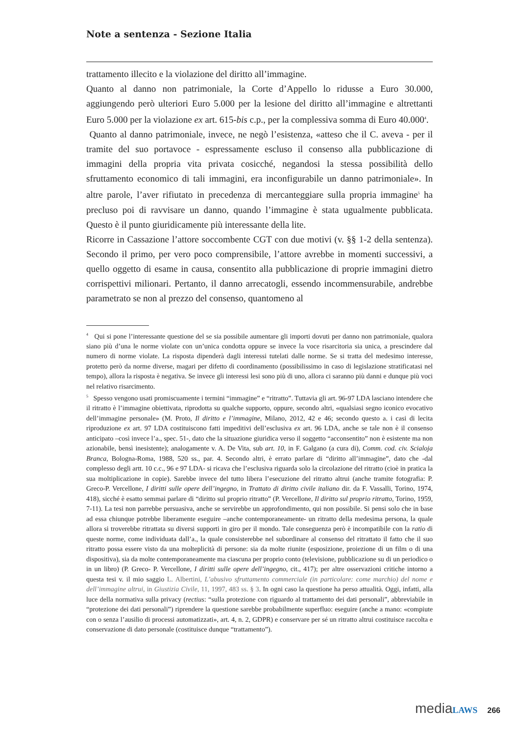Note a sentenza - Sezione Italia
trattamento illecito e la violazione del diritto all’immagine.
Quanto al danno non patrimoniale, la Corte d’Appello lo ridusse a Euro 30.000, aggiungendo però ulteriori Euro 5.000 per la lesione del diritto all’immagine e altrettanti Euro 5.000 per la violazione ex art. 615-bis c.p., per la complessiva somma di Euro 40.000<sup>4</sup>.
Quanto al danno patrimoniale, invece, ne negò l’esistenza, «atteso che il C. aveva - per il tramite del suo portavoce - espressamente escluso il consenso alla pubblicazione di immagini della propria vita privata cosicché, negandosi la stessa possibilità dello sfruttamento economico di tali immagini, era inconfigurabile un danno patrimoniale». In altre parole, l’aver rifiutato in precedenza di mercanteggiare sulla propria immagine<sup>5</sup> ha precluso poi di ravvisare un danno, quando l’immagine è stata ugualmente pubblicata. Questo è il punto giuridicamente più interessante della lite.
Ricorre in Cassazione l’attore soccombente CGT con due motivi (v. §§ 1-2 della sentenza). Secondo il primo, per vero poco comprensibile, l’attore avrebbe in momenti successivi, a quello oggetto di esame in causa, consentito alla pubblicazione di proprie immagini dietro corrispettivi milionari. Pertanto, il danno arrecatogli, essendo incommensurabile, andrebbe parametrato se non al prezzo del consenso, quantomeno al
<sup>4</sup> Qui si pone l’interessante questione del se sia possibile aumentare gli importi dovuti per danno non patrimoniale, qualora siano più d’una le norme violate con un’unica condotta oppure se invece la voce risarcitoria sia unica, a prescindere dal numero di norme violate. La risposta dipenderà dagli interessi tutelati dalle norme. Se si tratta del medesimo interesse, protetto però da norme diverse, magari per difetto di coordinamento (possibilissimo in caso di legislazione stratificatasi nel tempo), allora la risposta è negativa. Se invece gli interessi lesi sono più di uno, allora ci saranno più danni e dunque più voci nel relativo risarcimento.
<sup>5</sup> Spesso vengono usati promiscuamente i termini “immagine” e “ritratto”. Tuttavia gli art. 96-97 LDA lasciano intendere che il ritratto è l’immagine obiettivata, riprodotta su qualche supporto, oppure, secondo altri, «qualsiasi segno iconico evocativo dell’immagine personale» (M. Proto, Il diritto e l’immagine, Milano, 2012, 42 e 46; secondo questo a. i casi di lecita riproduzione ex art. 97 LDA costituiscono fatti impeditivi dell’esclusiva ex art. 96 LDA, anche se tale non è il consenso anticipato –così invece l’a., spec. 51-, dato che la situazione giuridica verso il soggetto “acconsentito” non è esistente ma non azionabile, bensì inesistente); analogamente v. A. De Vita, sub art. 10, in F. Galgano (a cura di), Comm. cod. civ. Scialoja Branca, Bologna-Roma, 1988, 520 ss., par. 4. Secondo altri, è errato parlare di “diritto all’immagine”, dato che -dal complesso degli artt. 10 c.c., 96 e 97 LDA- si ricava che l’esclusiva riguarda solo la circolazione del ritratto (cioè in pratica la sua moltiplicazione in copie). Sarebbe invece del tutto libera l’esecuzione del ritratto altrui (anche tramite fotografia: P. Greco-P. Vercellone, I diritti sulle opere dell’ingegno, in Trattato di diritto civile italiano dir. da F. Vassalli, Torino, 1974, 418), sicché è esatto semmai parlare di “diritto sul proprio ritratto” (P. Vercellone, Il diritto sul proprio ritratto, Torino, 1959, 7-11). La tesi non parrebbe persuasiva, anche se servirebbe un approfondimento, qui non possibile. Si pensi solo che in base ad essa chiunque potrebbe liberamente eseguire –anche contemporaneamente- un ritratto della medesima persona, la quale allora si troverebbe ritrattata su diversi supporti in giro per il mondo. Tale conseguenza però è incompatibile con la ratio di queste norme, come individuata dall’a., la quale consisterebbe nel subordinare al consenso del ritrattato il fatto che il suo ritratto possa essere visto da una molteplicità di persone: sia da molte riunite (esposizione, proiezione di un film o di una dispositiva), sia da molte contemporaneamente ma ciascuna per proprio conto (televisione, pubblicazione su di un periodico o in un libro) (P. Greco- P. Vercellone, I diritti sulle opere dell’ingegno, cit., 417); per altre osservazioni critiche intorno a questa tesi v. il mio saggio L. Albertini, L’abusivo sfruttamento commerciale (in particolare: come marchio) del nome e dell’immagine altrui, in Giustizia Civile, 11, 1997, 483 ss. § 3. In ogni caso la questione ha perso attualità. Oggi, infatti, alla luce della normativa sulla privacy (rectius: “sulla protezione con riguardo al trattamento dei dati personali”, abbreviabile in “protezione dei dati personali”) riprendere la questione sarebbe probabilmente superfluo: eseguire (anche a mano: «compiute con o senza l’ausilio di processi automatizzati», art. 4, n. 2, GDPR) e conservare per sé un ritratto altrui costituisce raccolta e conservazione di dato personale (costituisce dunque “trattamento”).
media LAWS 266